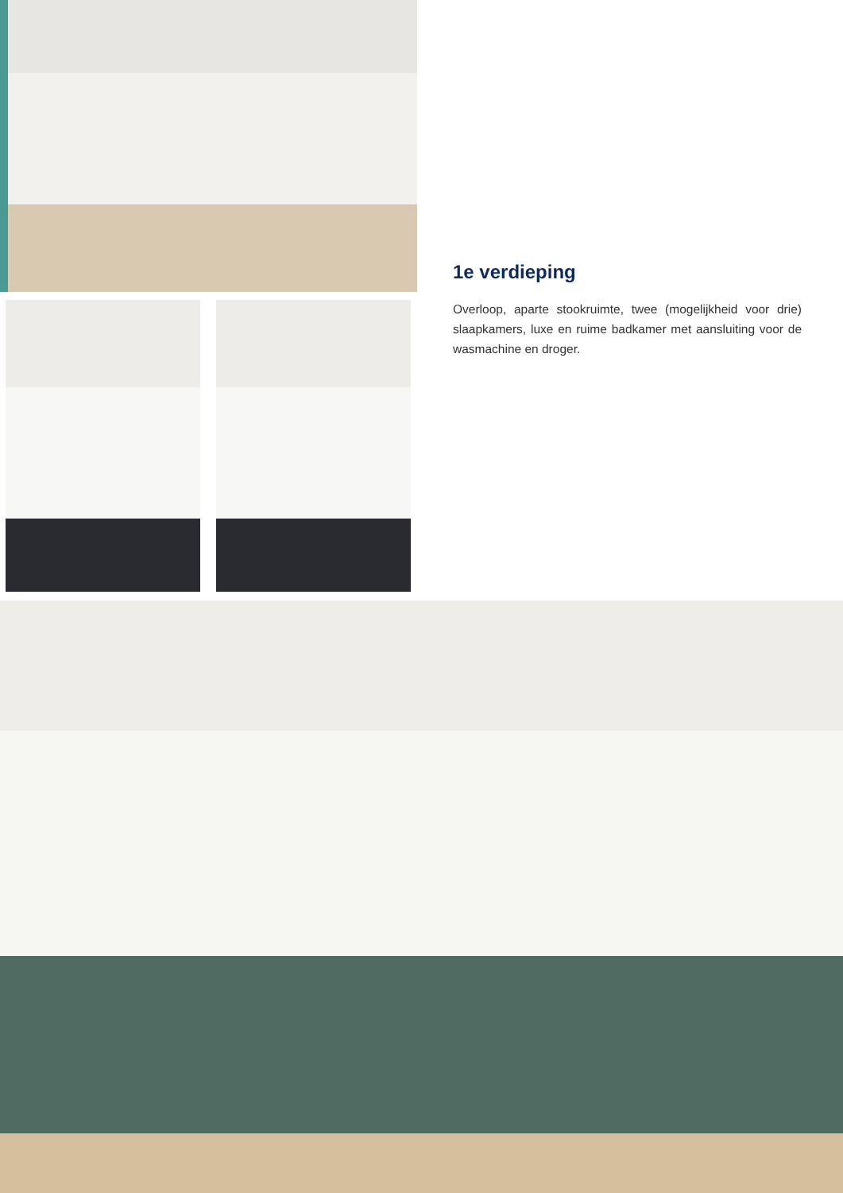1e verdieping
Overloop, aparte stookruimte, twee (mogelijkheid voor drie) slaapkamers, luxe en ruime badkamer met aansluiting voor de wasmachine en droger.